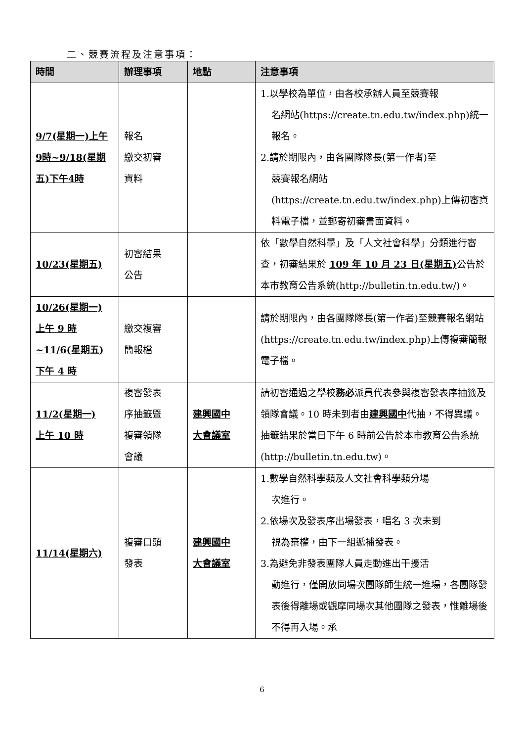二、競賽流程及注意事項：
| 時間 | 辦理事項 | 地點 | 注意事項 |
| --- | --- | --- | --- |
| 9/7(星期一)上午9時~9/18(星期五)下午4時 | 報名 繳交初審 資料 | | 1.以學校為單位，由各校承辦人員至競賽報 名網站(https://create.tn.edu.tw/index.php)統一報名。 2.請於期限內，由各團隊隊長(第一作者)至 競賽報名網站(https://create.tn.edu.tw/index.php)上傳初審資料電子檔，並郵寄初審書面資料。 |
| 10/23(星期五) | 初審結果 公告 | | 依「數學自然科學」及「人文社會科學」分類進行審查，初審結果於 109 年 10 月 23 日(星期五) 公告於本市教育公告系統(http://bulletin.tn.edu.tw/)。 |
| 10/26(星期一) 上午 9 時 ~11/6(星期五) 下午 4 時 | 繳交複審 簡報檔 | | 請於期限內，由各團隊隊長(第一作者)至競賽報名網站 (https://create.tn.edu.tw/index.php)上傳複審簡報電子檔。 |
| 11/2(星期一) 上午 10 時 | 複審發表 序抽籤暨 複審領隊 會議 | 建興國中 大會議室 | 請初審通過之學校 務必 派員代表參與複審發表序抽籤及領隊會議。10 時未到者由 建興國中 代抽，不得異議。抽籤結果於當日下午 6 時前公告於本市教育公告系統(http://bulletin.tn.edu.tw)。 |
| 11/14(星期六) | 複審口頭 發表 | 建興國中 大會議室 | 1.數學自然科學類及人文社會科學類分場 次進行。 2.依場次及發表序出場發表，唱名 3 次未到 視為棄權，由下一組遞補發表。 3.為避免非發表團隊人員走動進出干擾活 動進行，僅開放同場次團隊師生統一進場，各團隊發表後得離場或觀摩同場次其他團隊之發表，惟離場後不得再入場。承 |
6